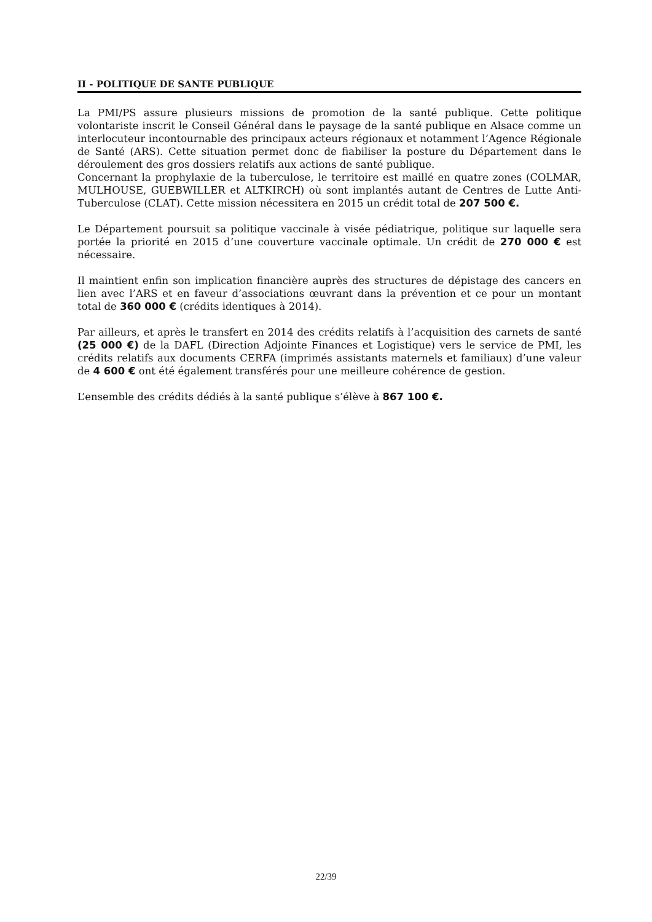II - POLITIQUE DE SANTE PUBLIQUE
La PMI/PS assure plusieurs missions de promotion de la santé publique. Cette politique volontariste inscrit le Conseil Général dans le paysage de la santé publique en Alsace comme un interlocuteur incontournable des principaux acteurs régionaux et notamment l’Agence Régionale de Santé (ARS). Cette situation permet donc de fiabiliser la posture du Département dans le déroulement des gros dossiers relatifs aux actions de santé publique.
Concernant la prophylaxie de la tuberculose, le territoire est maillé en quatre zones (COLMAR, MULHOUSE, GUEBWILLER et ALTKIRCH) où sont implantés autant de Centres de Lutte Anti-Tuberculose (CLAT). Cette mission nécessitera en 2015 un crédit total de 207 500 €.
Le Département poursuit sa politique vaccinale à visée pédiatrique, politique sur laquelle sera portée la priorité en 2015 d’une couverture vaccinale optimale. Un crédit de 270 000 € est nécessaire.
Il maintient enfin son implication financière auprès des structures de dépistage des cancers en lien avec l’ARS et en faveur d’associations œuvrant dans la prévention et ce pour un montant total de 360 000 € (crédits identiques à 2014).
Par ailleurs, et après le transfert en 2014 des crédits relatifs à l’acquisition des carnets de santé (25 000 €) de la DAFL (Direction Adjointe Finances et Logistique) vers le service de PMI, les crédits relatifs aux documents CERFA (imprimés assistants maternels et familiaux) d’une valeur de 4 600 € ont été également transférés pour une meilleure cohérence de gestion.
L’ensemble des crédits dédiés à la santé publique s’élève à 867 100 €.
22/39